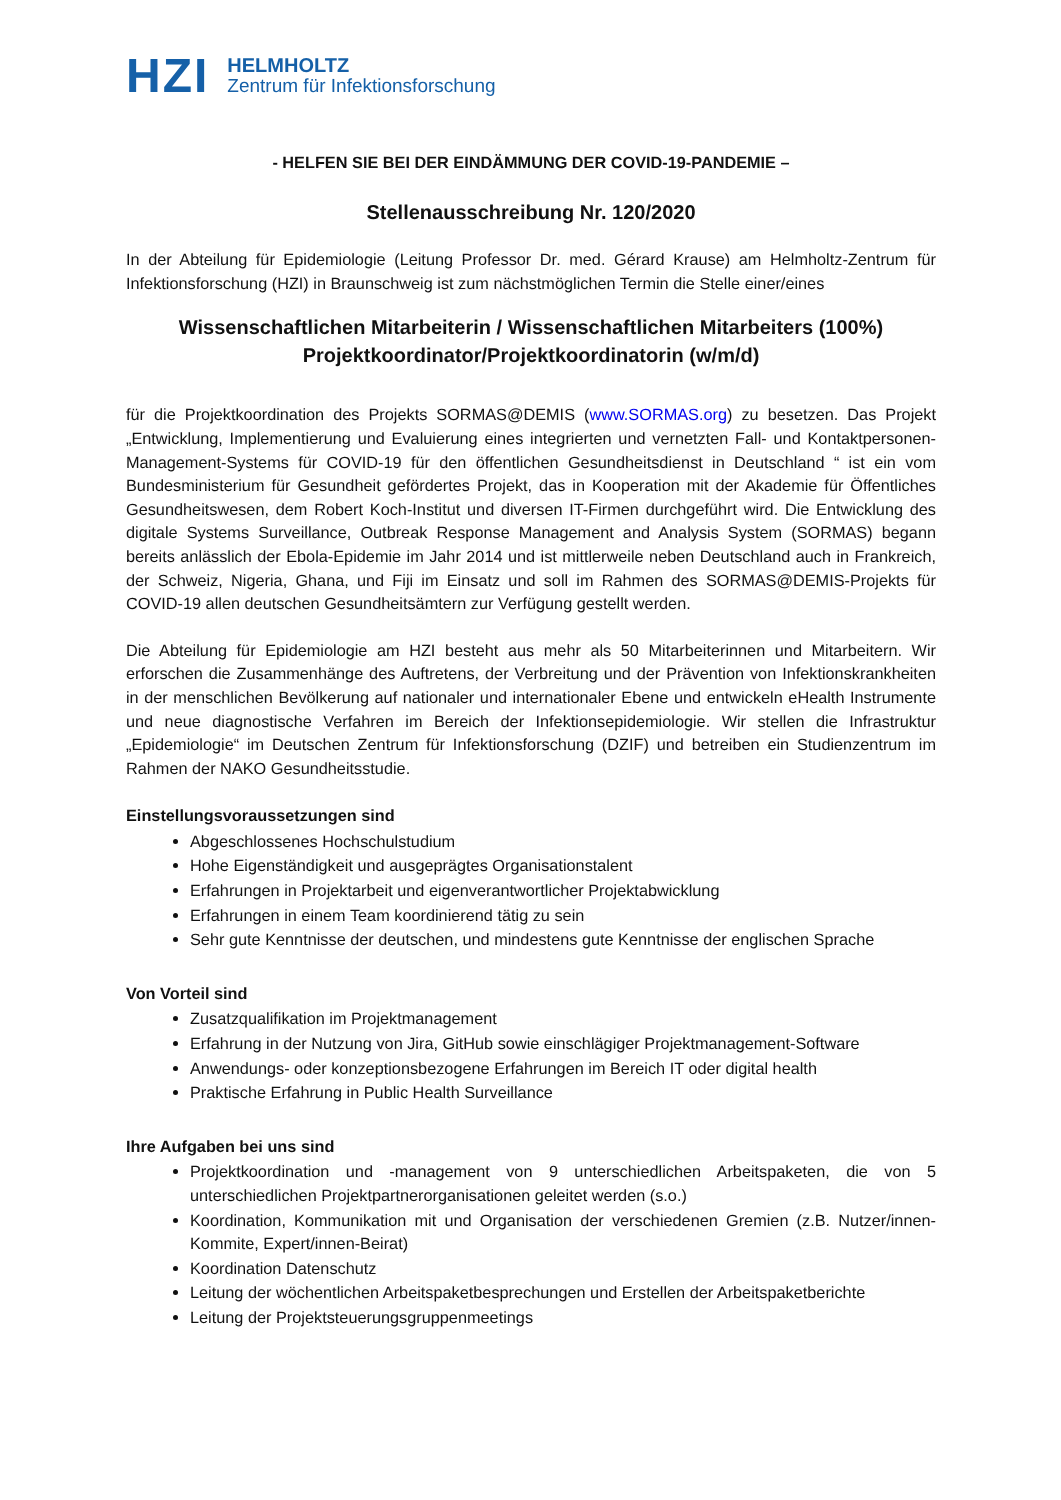HZI
HELMHOLTZ
Zentrum für Infektionsforschung
- HELFEN SIE BEI DER EINDÄMMUNG DER COVID-19-PANDEMIE –
Stellenausschreibung Nr. 120/2020
In der Abteilung für Epidemiologie (Leitung Professor Dr. med. Gérard Krause) am Helmholtz-Zentrum für Infektionsforschung (HZI) in Braunschweig ist zum nächstmöglichen Termin die Stelle einer/eines
Wissenschaftlichen Mitarbeiterin / Wissenschaftlichen Mitarbeiters (100%)
Projektkoordinator/Projektkoordinatorin (w/m/d)
für die Projektkoordination des Projekts SORMAS@DEMIS (www.SORMAS.org) zu besetzen. Das Projekt „Entwicklung, Implementierung und Evaluierung eines integrierten und vernetzten Fall- und Kontaktpersonen-Management-Systems für COVID-19 für den öffentlichen Gesundheitsdienst in Deutschland “ ist ein vom Bundesministerium für Gesundheit gefördertes Projekt, das in Kooperation mit der Akademie für Öffentliches Gesundheitswesen, dem Robert Koch-Institut und diversen IT-Firmen durchgeführt wird. Die Entwicklung des digitale Systems Surveillance, Outbreak Response Management and Analysis System (SORMAS) begann bereits anlässlich der Ebola-Epidemie im Jahr 2014 und ist mittlerweile neben Deutschland auch in Frankreich, der Schweiz, Nigeria, Ghana, und Fiji im Einsatz und soll im Rahmen des SORMAS@DEMIS-Projekts für COVID-19 allen deutschen Gesundheitsämtern zur Verfügung gestellt werden.
Die Abteilung für Epidemiologie am HZI besteht aus mehr als 50 Mitarbeiterinnen und Mitarbeitern. Wir erforschen die Zusammenhänge des Auftretens, der Verbreitung und der Prävention von Infektionskrankheiten in der menschlichen Bevölkerung auf nationaler und internationaler Ebene und entwickeln eHealth Instrumente und neue diagnostische Verfahren im Bereich der Infektionsepidemiologie. Wir stellen die Infrastruktur „Epidemiologie“ im Deutschen Zentrum für Infektionsforschung (DZIF) und betreiben ein Studienzentrum im Rahmen der NAKO Gesundheitsstudie.
Einstellungsvoraussetzungen sind
Abgeschlossenes Hochschulstudium
Hohe Eigenständigkeit und ausgeprägtes Organisationstalent
Erfahrungen in Projektarbeit und eigenverantwortlicher Projektabwicklung
Erfahrungen in einem Team koordinierend tätig zu sein
Sehr gute Kenntnisse der deutschen, und mindestens gute Kenntnisse der englischen Sprache
Von Vorteil sind
Zusatzqualifikation im Projektmanagement
Erfahrung in der Nutzung von Jira, GitHub sowie einschlägiger Projektmanagement-Software
Anwendungs- oder konzeptionsbezogene Erfahrungen im Bereich IT oder digital health
Praktische Erfahrung in Public Health Surveillance
Ihre Aufgaben bei uns sind
Projektkoordination und -management von 9 unterschiedlichen Arbeitspaketen, die von 5 unterschiedlichen Projektpartnerorganisationen geleitet werden (s.o.)
Koordination, Kommunikation mit und Organisation der verschiedenen Gremien (z.B. Nutzer/innen-Kommite, Expert/innen-Beirat)
Koordination Datenschutz
Leitung der wöchentlichen Arbeitspaketbesprechungen und Erstellen der Arbeitspaketberichte
Leitung der Projektsteuerungsgruppenmeetings